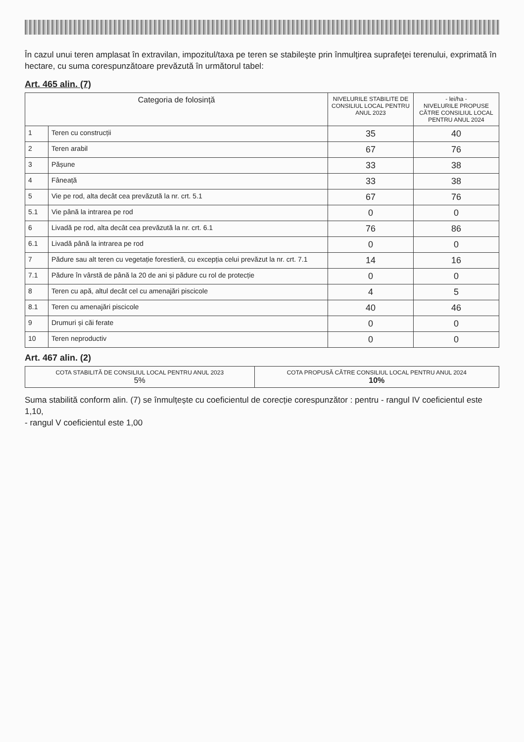În cazul unui teren amplasat în extravilan, impozitul/taxa pe teren se stabileşte prin înmulţirea suprafeţei terenului, exprimată în hectare, cu suma corespunzătoare prevăzută în următorul tabel:
Art. 465 alin. (7)
| Categoria de folosință | | NIVELURILE STABILITE DE CONSILIUL LOCAL PENTRU ANUL 2023 | - lei/ha - NIVELURILE PROPUSE CĂTRE CONSILIUL LOCAL PENTRU ANUL 2024 |
| --- | --- | --- | --- |
| 1 | Teren cu construcții | 35 | 40 |
| 2 | Teren arabil | 67 | 76 |
| 3 | Pășune | 33 | 38 |
| 4 | Fâneață | 33 | 38 |
| 5 | Vie pe rod, alta decât cea prevăzută la nr. crt. 5.1 | 67 | 76 |
| 5.1 | Vie până la intrarea pe rod | 0 | 0 |
| 6 | Livadă pe rod, alta decât cea prevăzută la nr. crt. 6.1 | 76 | 86 |
| 6.1 | Livadă până la intrarea pe rod | 0 | 0 |
| 7 | Pădure sau alt teren cu vegetație forestieră, cu excepția celui prevăzut la nr. crt. 7.1 | 14 | 16 |
| 7.1 | Pădure în vârstă de până la 20 de ani și pădure cu rol de protecție | 0 | 0 |
| 8 | Teren cu apă, altul decât cel cu amenajări piscicole | 4 | 5 |
| 8.1 | Teren cu amenajări piscicole | 40 | 46 |
| 9 | Drumuri și căi ferate | 0 | 0 |
| 10 | Teren neproductiv | 0 | 0 |
Art. 467 alin. (2)
| COTA STABILITĂ DE CONSILIUL LOCAL PENTRU ANUL 2023 5% | COTA PROPUSĂ CĂTRE CONSILIUL LOCAL PENTRU ANUL 2024 10% |
Suma stabilită conform alin. (7) se înmulțește cu coeficientul de corecție corespunzător : pentru - rangul IV coeficientul este 1,10,
- rangul V coeficientul este 1,00